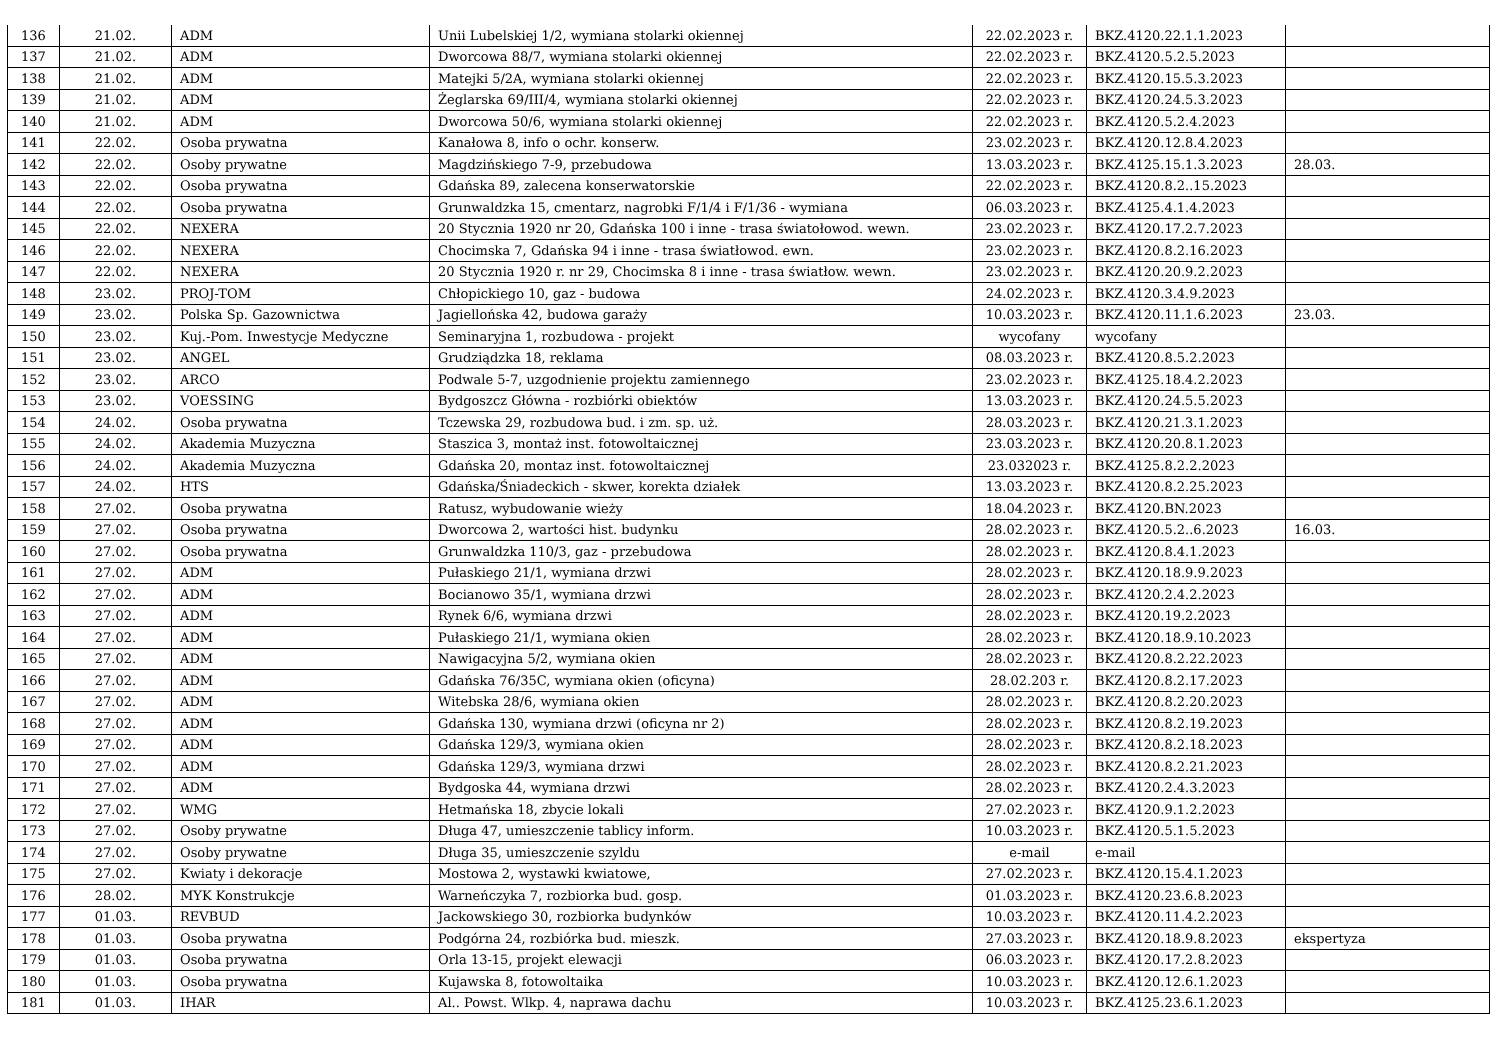| 136 | 21.02. | ADM | Unii Lubelskiej 1/2, wymiana stolarki okiennej | 22.02.2023 r. | BKZ.4120.22.1.1.2023 | |
| 137 | 21.02. | ADM | Dworcowa 88/7, wymiana stolarki okiennej | 22.02.2023 r. | BKZ.4120.5.2.5.2023 | |
| 138 | 21.02. | ADM | Matejki 5/2A, wymiana stolarki okiennej | 22.02.2023 r. | BKZ.4120.15.5.3.2023 | |
| 139 | 21.02. | ADM | Żeglarska 69/III/4, wymiana stolarki okiennej | 22.02.2023 r. | BKZ.4120.24.5.3.2023 | |
| 140 | 21.02. | ADM | Dworcowa 50/6, wymiana stolarki okiennej | 22.02.2023 r. | BKZ.4120.5.2.4.2023 | |
| 141 | 22.02. | Osoba prywatna | Kanałowa 8, info o ochr. konserw. | 23.02.2023 r. | BKZ.4120.12.8.4.2023 | |
| 142 | 22.02. | Osoby prywatne | Magdzińskiego 7-9, przebudowa | 13.03.2023 r. | BKZ.4125.15.1.3.2023 | 28.03. |
| 143 | 22.02. | Osoba prywatna | Gdańska 89, zalecena konserwatorskie | 22.02.2023 r. | BKZ.4120.8.2..15.2023 | |
| 144 | 22.02. | Osoba prywatna | Grunwaldzka 15, cmentarz, nagrobki F/1/4 i F/1/36 - wymiana | 06.03.2023 r. | BKZ.4125.4.1.4.2023 | |
| 145 | 22.02. | NEXERA | 20 Stycznia 1920 nr 20, Gdańska 100 i inne - trasa światołowod. wewn. | 23.02.2023 r. | BKZ.4120.17.2.7.2023 | |
| 146 | 22.02. | NEXERA | Chocimska 7, Gdańska 94 i inne - trasa światłowod. ewn. | 23.02.2023 r. | BKZ.4120.8.2.16.2023 | |
| 147 | 22.02. | NEXERA | 20 Stycznia 1920 r. nr 29, Chocimska 8 i inne - trasa światłow. wewn. | 23.02.2023 r. | BKZ.4120.20.9.2.2023 | |
| 148 | 23.02. | PROJ-TOM | Chłopickiego 10, gaz - budowa | 24.02.2023 r. | BKZ.4120.3.4.9.2023 | |
| 149 | 23.02. | Polska Sp. Gazownictwa | Jagiellońska 42, budowa garaży | 10.03.2023 r. | BKZ.4120.11.1.6.2023 | 23.03. |
| 150 | 23.02. | Kuj.-Pom. Inwestycje Medyczne | Seminaryjna 1, rozbudowa - projekt | wycofany | wycofany | |
| 151 | 23.02. | ANGEL | Grudziądzka 18, reklama | 08.03.2023 r. | BKZ.4120.8.5.2.2023 | |
| 152 | 23.02. | ARCO | Podwale 5-7, uzgodnienie projektu zamiennego | 23.02.2023 r. | BKZ.4125.18.4.2.2023 | |
| 153 | 23.02. | VOESSING | Bydgoszcz Główna - rozbiórki obiektów | 13.03.2023 r. | BKZ.4120.24.5.5.2023 | |
| 154 | 24.02. | Osoba prywatna | Tczewska 29, rozbudowa bud. i zm. sp. uż. | 28.03.2023 r. | BKZ.4120.21.3.1.2023 | |
| 155 | 24.02. | Akademia Muzyczna | Staszica 3, montaż inst. fotowoltaicznej | 23.03.2023 r. | BKZ.4120.20.8.1.2023 | |
| 156 | 24.02. | Akademia Muzyczna | Gdańska 20, montaz inst. fotowoltaicznej | 23.032023 r. | BKZ.4125.8.2.2.2023 | |
| 157 | 24.02. | HTS | Gdańska/Śniadeckich - skwer, korekta działek | 13.03.2023 r. | BKZ.4120.8.2.25.2023 | |
| 158 | 27.02. | Osoba prywatna | Ratusz, wybudowanie wieży | 18.04.2023 r. | BKZ.4120.BN.2023 | |
| 159 | 27.02. | Osoba prywatna | Dworcowa 2, wartości hist. budynku | 28.02.2023 r. | BKZ.4120.5.2..6.2023 | 16.03. |
| 160 | 27.02. | Osoba prywatna | Grunwaldzka 110/3, gaz - przebudowa | 28.02.2023 r. | BKZ.4120.8.4.1.2023 | |
| 161 | 27.02. | ADM | Pułaskiego 21/1, wymiana drzwi | 28.02.2023 r. | BKZ.4120.18.9.9.2023 | |
| 162 | 27.02. | ADM | Bocianowo 35/1, wymiana drzwi | 28.02.2023 r. | BKZ.4120.2.4.2.2023 | |
| 163 | 27.02. | ADM | Rynek 6/6, wymiana drzwi | 28.02.2023 r. | BKZ.4120.19.2.2023 | |
| 164 | 27.02. | ADM | Pułaskiego 21/1, wymiana okien | 28.02.2023 r. | BKZ.4120.18.9.10.2023 | |
| 165 | 27.02. | ADM | Nawigacyjna 5/2, wymiana okien | 28.02.2023 r. | BKZ.4120.8.2.22.2023 | |
| 166 | 27.02. | ADM | Gdańska 76/35C, wymiana okien (oficyna) | 28.02.203 r. | BKZ.4120.8.2.17.2023 | |
| 167 | 27.02. | ADM | Witebska 28/6, wymiana okien | 28.02.2023 r. | BKZ.4120.8.2.20.2023 | |
| 168 | 27.02. | ADM | Gdańska 130, wymiana drzwi (oficyna nr 2) | 28.02.2023 r. | BKZ.4120.8.2.19.2023 | |
| 169 | 27.02. | ADM | Gdańska 129/3, wymiana okien | 28.02.2023 r. | BKZ.4120.8.2.18.2023 | |
| 170 | 27.02. | ADM | Gdańska 129/3, wymiana drzwi | 28.02.2023 r. | BKZ.4120.8.2.21.2023 | |
| 171 | 27.02. | ADM | Bydgoska 44, wymiana drzwi | 28.02.2023 r. | BKZ.4120.2.4.3.2023 | |
| 172 | 27.02. | WMG | Hetmańska 18, zbycie lokali | 27.02.2023 r. | BKZ.4120.9.1.2.2023 | |
| 173 | 27.02. | Osoby prywatne | Długa 47, umieszczenie tablicy inform. | 10.03.2023 r. | BKZ.4120.5.1.5.2023 | |
| 174 | 27.02. | Osoby prywatne | Długa 35, umieszczenie szyldu | e-mail | e-mail | |
| 175 | 27.02. | Kwiaty i dekoracje | Mostowa 2, wystawki kwiatowe, | 27.02.2023 r. | BKZ.4120.15.4.1.2023 | |
| 176 | 28.02. | MYK Konstrukcje | Warneńczyka 7, rozbiorka bud. gosp. | 01.03.2023 r. | BKZ.4120.23.6.8.2023 | |
| 177 | 01.03. | REVBUD | Jackowskiego 30, rozbiorka budynków | 10.03.2023 r. | BKZ.4120.11.4.2.2023 | |
| 178 | 01.03. | Osoba prywatna | Podgórna 24, rozbiórka bud. mieszk. | 27.03.2023 r. | BKZ.4120.18.9.8.2023 | ekspertyza |
| 179 | 01.03. | Osoba prywatna | Orla 13-15, projekt elewacji | 06.03.2023 r. | BKZ.4120.17.2.8.2023 | |
| 180 | 01.03. | Osoba prywatna | Kujawska 8, fotowoltaika | 10.03.2023 r. | BKZ.4120.12.6.1.2023 | |
| 181 | 01.03. | IHAR | Al.. Powst. Wlkp. 4, naprawa dachu | 10.03.2023 r. | BKZ.4125.23.6.1.2023 | |